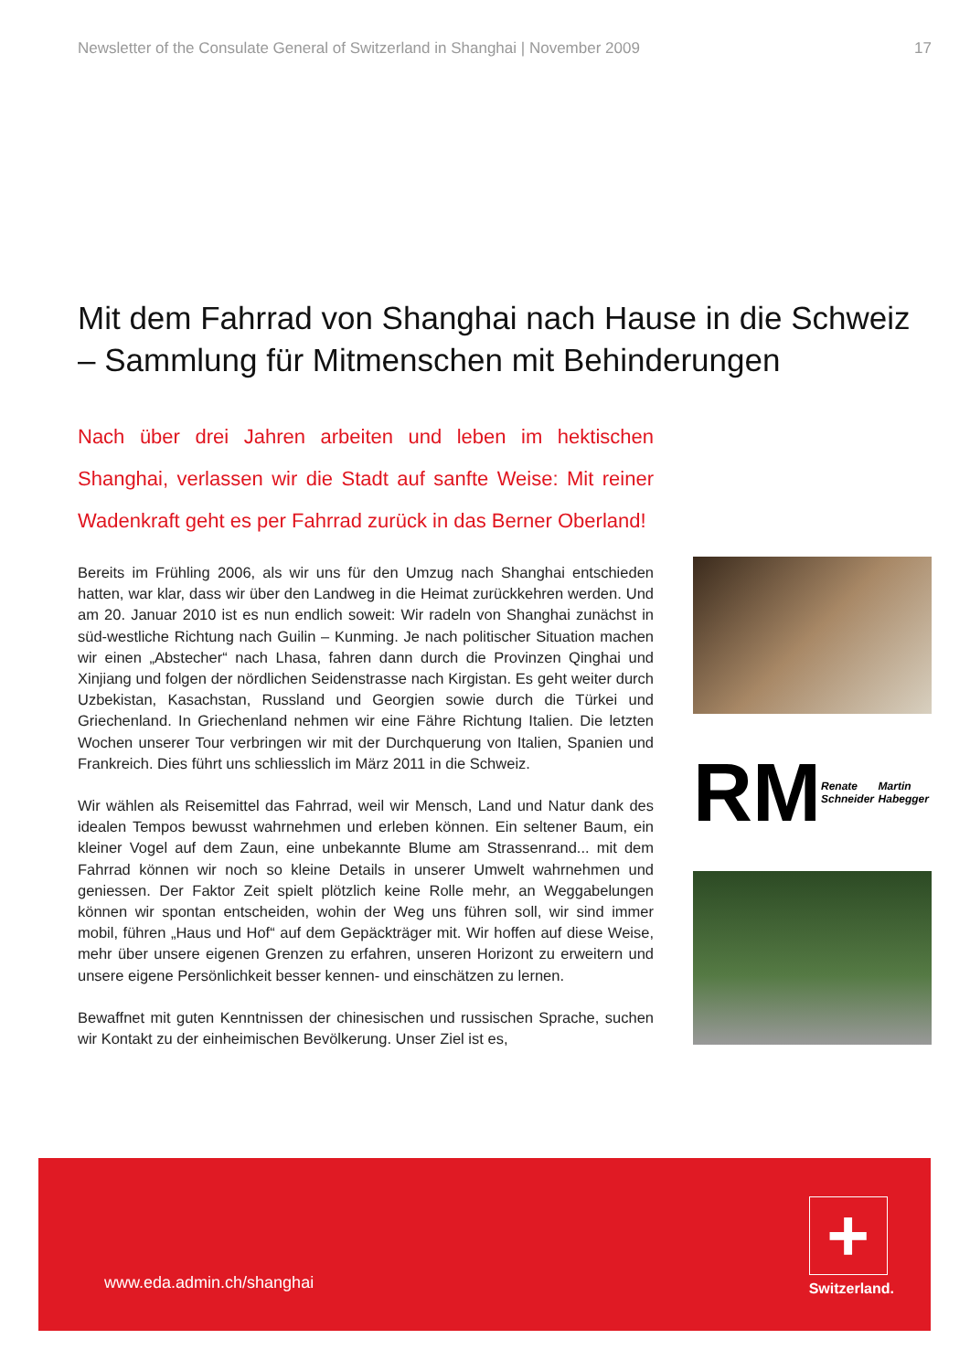Newsletter of the Consulate General of Switzerland in Shanghai | November 2009 17
Mit dem Fahrrad von Shanghai nach Hause in die Schweiz
– Sammlung für Mitmenschen mit Behinderungen
Nach über drei Jahren arbeiten und leben im hektischen Shanghai, verlassen wir die Stadt auf sanfte Weise: Mit reiner Wadenkraft geht es per Fahrrad zurück in das Berner Oberland!
Bereits im Frühling 2006, als wir uns für den Umzug nach Shanghai entschieden hatten, war klar, dass wir über den Landweg in die Heimat zurückkehren werden. Und am 20. Januar 2010 ist es nun endlich soweit: Wir radeln von Shanghai zunächst in süd-westliche Richtung nach Guilin – Kunming. Je nach politischer Situation machen wir einen „Abstecher“ nach Lhasa, fahren dann durch die Provinzen Qinghai und Xinjiang und folgen der nördlichen Seidenstrasse nach Kirgistan. Es geht weiter durch Uzbekistan, Kasachstan, Russland und Georgien sowie durch die Türkei und Griechenland. In Griechenland nehmen wir eine Fähre Richtung Italien. Die letzten Wochen unserer Tour verbringen wir mit der Durchquerung von Italien, Spanien und Frankreich. Dies führt uns schliesslich im März 2011 in die Schweiz.
Wir wählen als Reisemittel das Fahrrad, weil wir Mensch, Land und Natur dank des idealen Tempos bewusst wahrnehmen und erleben können. Ein seltener Baum, ein kleiner Vogel auf dem Zaun, eine unbekannte Blume am Strassenrand... mit dem Fahrrad können wir noch so kleine Details in unserer Umwelt wahrnehmen und geniessen. Der Faktor Zeit spielt plötzlich keine Rolle mehr, an Weggabelungen können wir spontan entscheiden, wohin der Weg uns führen soll, wir sind immer mobil, führen „Haus und Hof“ auf dem Gepäckträger mit. Wir hoffen auf diese Weise, mehr über unsere eigenen Grenzen zu erfahren, unseren Horizont zu erweitern und unsere eigene Persönlichkeit besser kennen- und einschätzen zu lernen.
Bewaffnet mit guten Kenntnissen der chinesischen und russischen Sprache, suchen wir Kontakt zu der einheimischen Bevölkerung. Unser Ziel ist es,
RM Renate Schneider Martin Habegger
www.eda.admin.ch/shanghai
+
Switzerland.